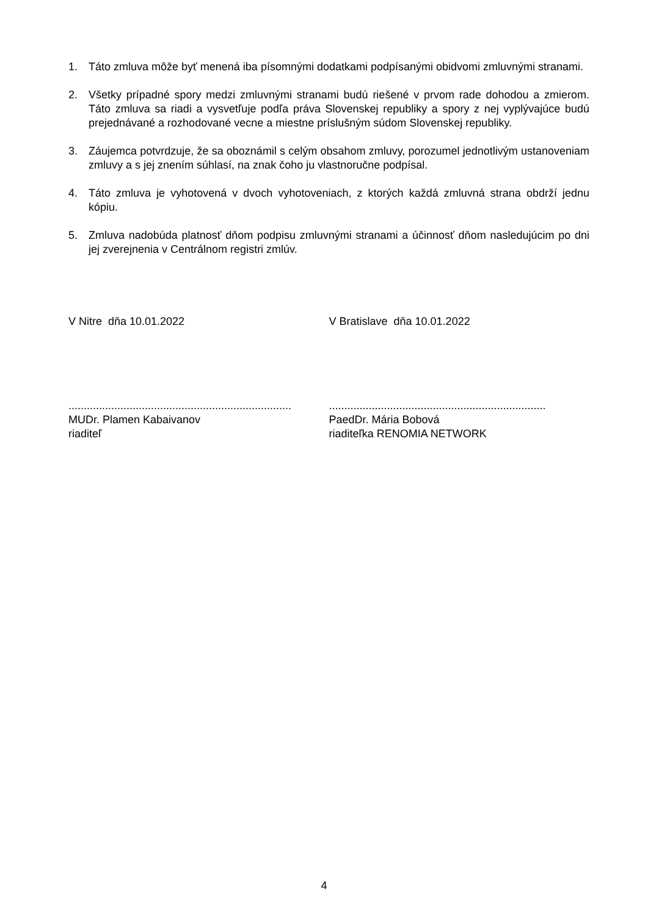1. Táto zmluva môže byť menená iba písomnými dodatkami podpísanými obidvomi zmluvnými stranami.
2. Všetky prípadné spory medzi zmluvnými stranami budú riešené v prvom rade dohodou a zmierom. Táto zmluva sa riadi a vysvetľuje podľa práva Slovenskej republiky a spory z nej vyplývajúce budú prejednávané a rozhodované vecne a miestne príslušným súdom Slovenskej republiky.
3. Záujemca potvrdzuje, že sa oboznámil s celým obsahom zmluvy, porozumel jednotlivým ustanoveniam zmluvy a s jej znením súhlasí, na znak čoho ju vlastnoručne podpísal.
4. Táto zmluva je vyhotovená v dvoch vyhotoveniach, z ktorých každá zmluvná strana obdrží jednu kópiu.
5. Zmluva nadobúda platnosť dňom podpisu zmluvnými stranami a účinnosť dňom nasledujúcim po dni jej zverejnenia v Centrálnom registri zmlúv.
V Nitre dňa 10.01.2022 V Bratislave dňa 10.01.2022
.........................................................................
MUDr. Plamen Kabaivanov
riaditeľ
.......................................................................
PaedDr. Mária Bobová
riaditeľka RENOMIA NETWORK
4